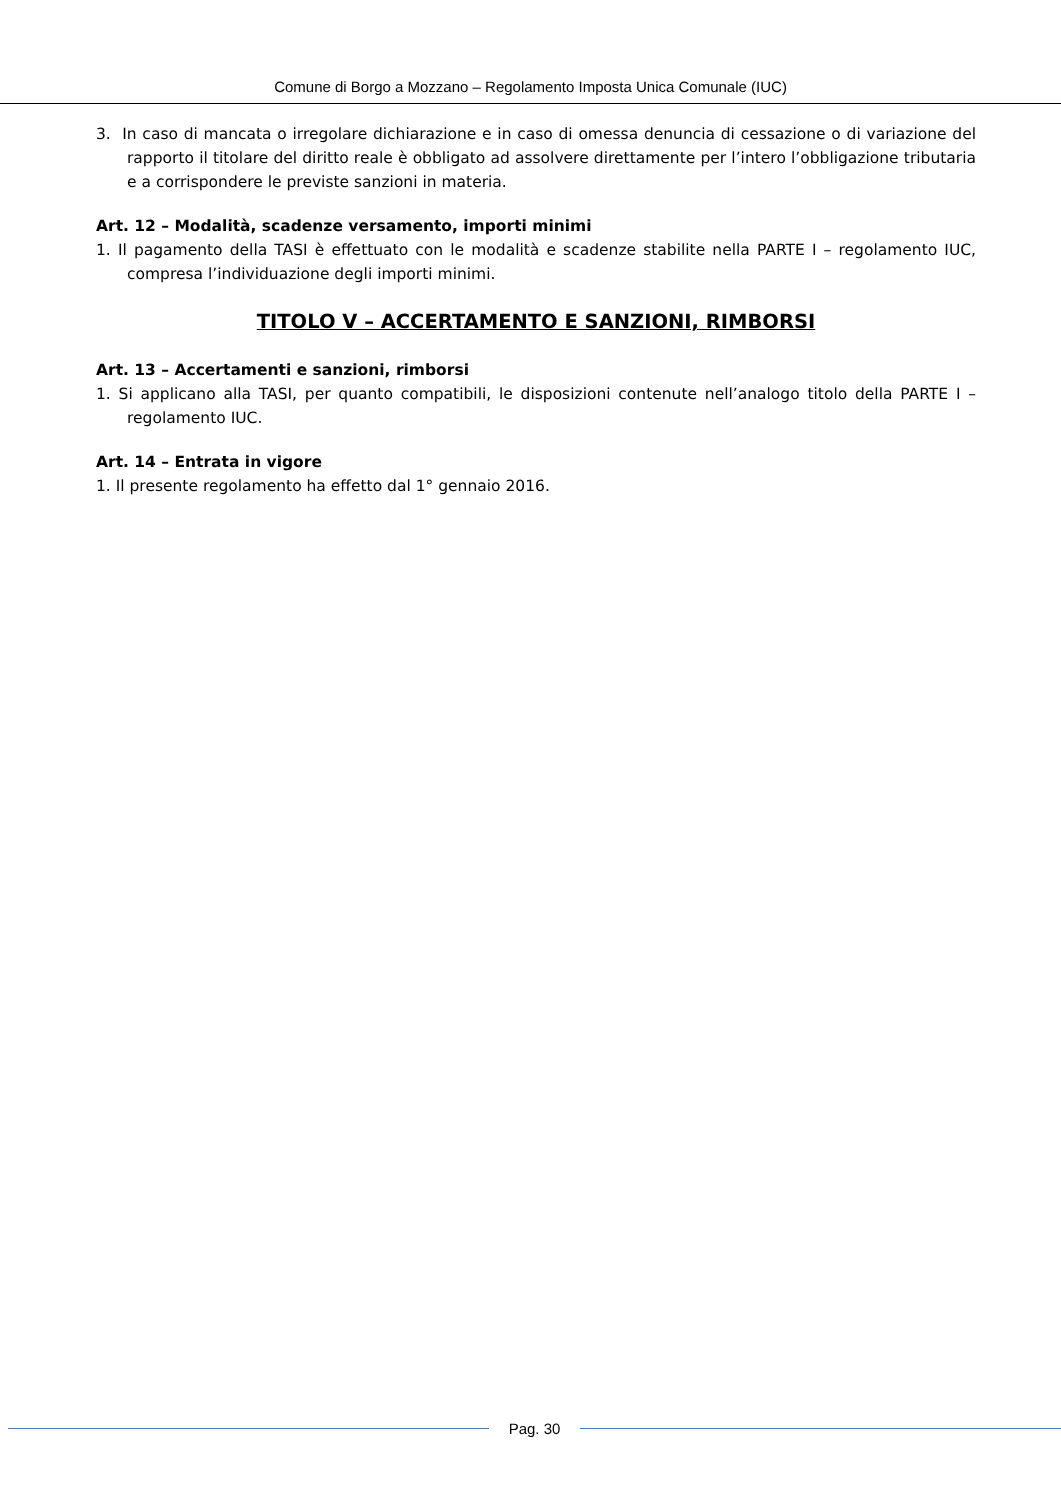Comune di Borgo a Mozzano – Regolamento Imposta Unica Comunale (IUC)
3. In caso di mancata o irregolare dichiarazione e in caso di omessa denuncia di cessazione o di variazione del rapporto il titolare del diritto reale è obbligato ad assolvere direttamente per l’intero l’obbligazione tributaria e a corrispondere le previste sanzioni in materia.
Art. 12 – Modalità, scadenze versamento, importi minimi
1. Il pagamento della TASI è effettuato con le modalità e scadenze stabilite nella PARTE I – regolamento IUC, compresa l’individuazione degli importi minimi.
TITOLO V – ACCERTAMENTO E SANZIONI, RIMBORSI
Art. 13 – Accertamenti e sanzioni, rimborsi
1. Si applicano alla TASI, per quanto compatibili, le disposizioni contenute nell’analogo titolo della PARTE I – regolamento IUC.
Art. 14 – Entrata in vigore
1. Il presente regolamento ha effetto dal 1° gennaio 2016.
Pag. 30